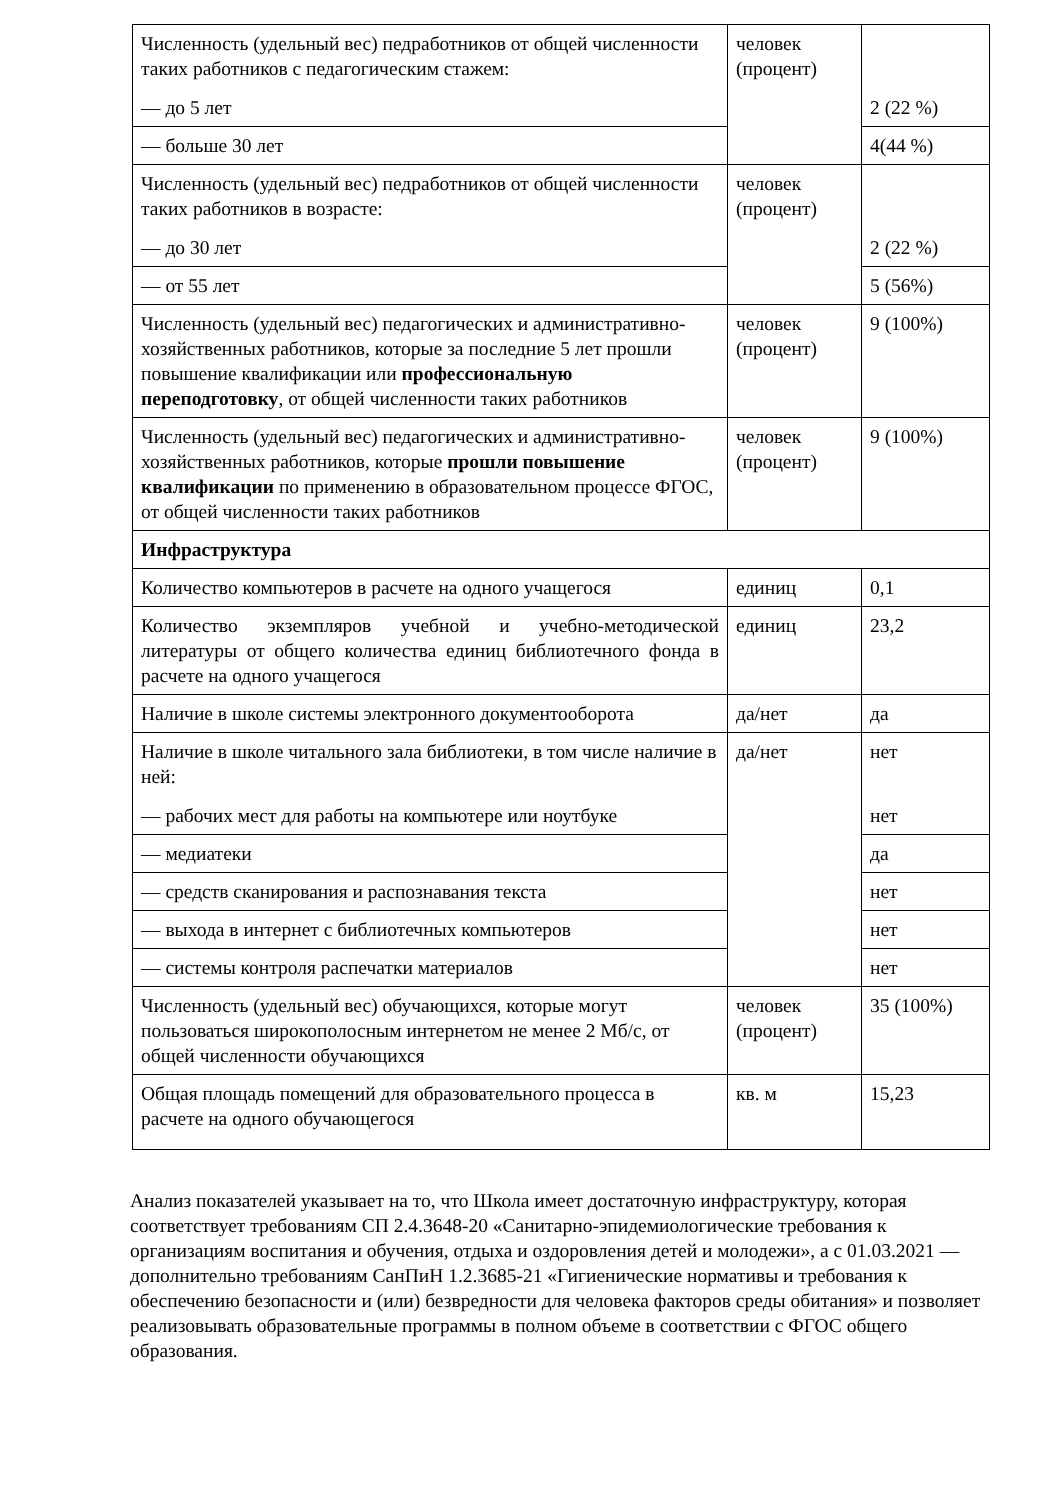| Численность (удельный вес) педработников от общей численности таких работников с педагогическим стажем: — до 5 лет | человек (процент) | 2 (22 %) |
| — больше 30 лет | | 4(44 %) |
| Численность (удельный вес) педработников от общей численности таких работников в возрасте: — до 30 лет | человек (процент) | 2 (22 %) |
| — от 55 лет | | 5 (56%) |
| Численность (удельный вес) педагогических и административно-хозяйственных работников, которые за последние 5 лет прошли повышение квалификации или профессиональную переподготовку , от общей численности таких работников | человек (процент) | 9 (100%) |
| Численность (удельный вес) педагогических и административно-хозяйственных работников, которые прошли повышение квалификации по применению в образовательном процессе ФГОС, от общей численности таких работников | человек (процент) | 9 (100%) |
| Инфраструктура | | |
| Количество компьютеров в расчете на одного учащегося | единиц | 0,1 |
| Количество экземпляров учебной и учебно-методической литературы от общего количества единиц библиотечного фонда в расчете на одного учащегося | единиц | 23,2 |
| Наличие в школе системы электронного документооборота | да/нет | да |
| Наличие в школе читального зала библиотеки, в том числе наличие в ней: — рабочих мест для работы на компьютере или ноутбуке | да/нет | нет нет |
| — медиатеки | | да |
| — средств сканирования и распознавания текста | | нет |
| — выхода в интернет с библиотечных компьютеров | | нет |
| — системы контроля распечатки материалов | | нет |
| Численность (удельный вес) обучающихся, которые могут пользоваться широкополосным интернетом не менее 2 Мб/с, от общей численности обучающихся | человек (процент) | 35 (100%) |
| Общая площадь помещений для образовательного процесса в расчете на одного обучающегося | кв. м | 15,23 |
Анализ показателей указывает на то, что Школа имеет достаточную инфраструктуру, которая соответствует требованиям СП 2.4.3648-20 «Санитарно-эпидемиологические требования к организациям воспитания и обучения, отдыха и оздоровления детей и молодежи», а с 01.03.2021 — дополнительно требованиям СанПиН 1.2.3685-21 «Гигиенические нормативы и требования к обеспечению безопасности и (или) безвредности для человека факторов среды обитания» и позволяет реализовывать образовательные программы в полном объеме в соответствии с ФГОС общего образования.